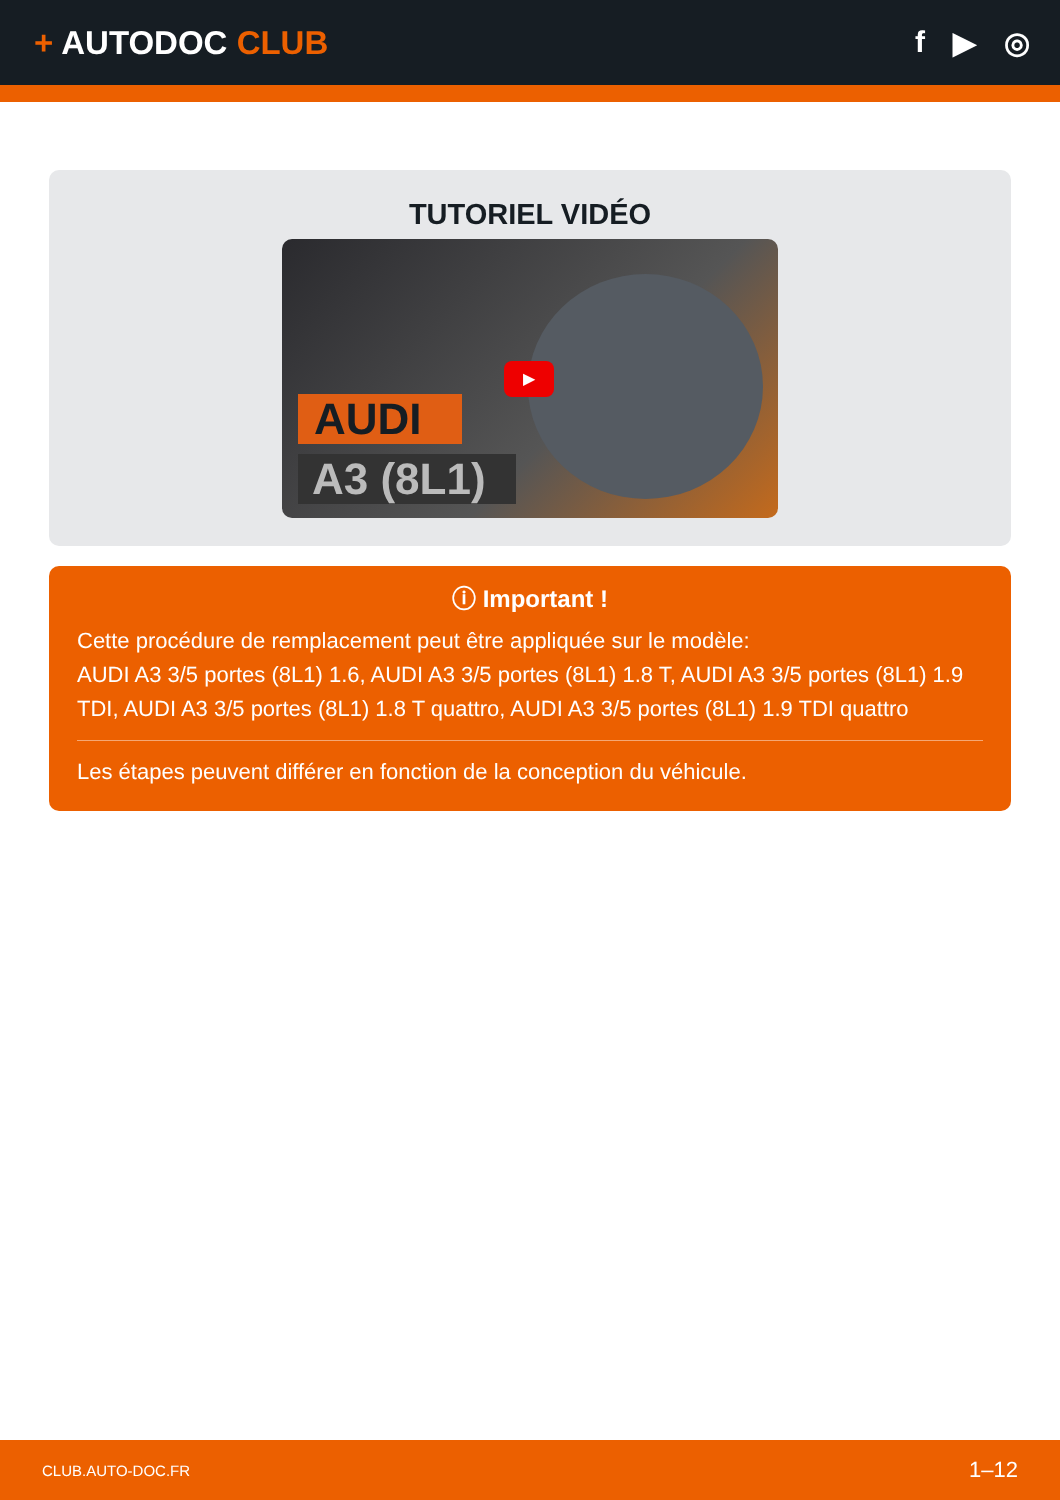+ AUTODOC CLUB f ▶ ◎
TUTORIEL VIDÉO
AUDI
A3 (8L1)
▶
ⓘ Important !
Cette procédure de remplacement peut être appliquée sur le modèle:
AUDI A3 3/5 portes (8L1) 1.6, AUDI A3 3/5 portes (8L1) 1.8 T, AUDI A3 3/5 portes (8L1) 1.9 TDI, AUDI A3 3/5 portes (8L1) 1.8 T quattro, AUDI A3 3/5 portes (8L1) 1.9 TDI quattro
Les étapes peuvent différer en fonction de la conception du véhicule.
CLUB.AUTO-DOC.FR 1–12